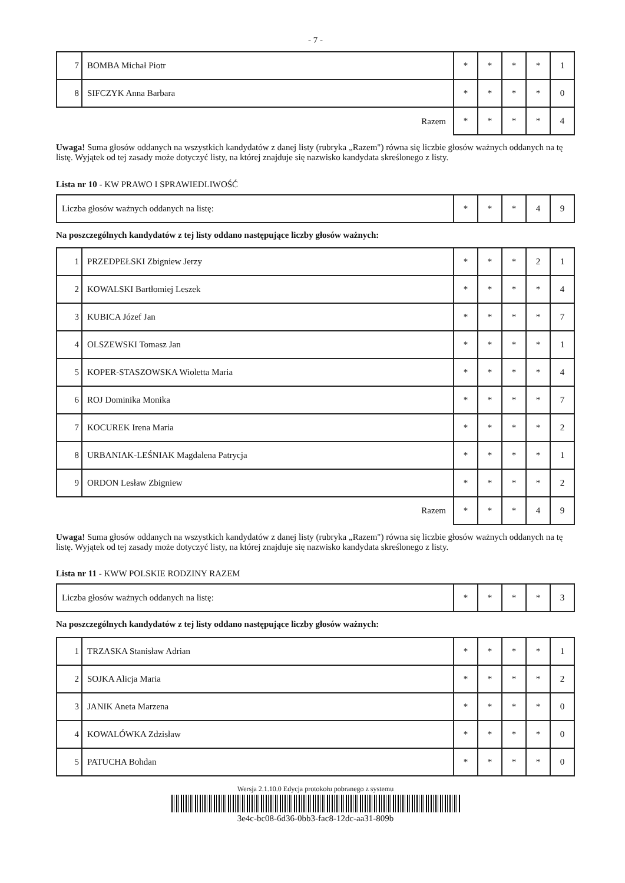- 7 -
| 7 | BOMBA Michał Piotr | * | * | * | * | 1 |
| 8 | SIFCZYK Anna Barbara | * | * | * | * | 0 |
| | Razem | * | * | * | * | 4 |
Uwaga! Suma głosów oddanych na wszystkich kandydatów z danej listy (rubryka „Razem") równa się liczbie głosów ważnych oddanych na tę listę. Wyjątek od tej zasady może dotyczyć listy, na której znajduje się nazwisko kandydata skreślonego z listy.
Lista nr 10 - KW PRAWO I SPRAWIEDLIWOŚĆ
| Liczba głosów ważnych oddanych na listę: | * | * | * | 4 | 9 |
Na poszczególnych kandydatów z tej listy oddano następujące liczby głosów ważnych:
| 1 | PRZEDPEŁSKI Zbigniew Jerzy | * | * | * | 2 | 1 |
| 2 | KOWALSKI Bartłomiej Leszek | * | * | * | * | 4 |
| 3 | KUBICA Józef Jan | * | * | * | * | 7 |
| 4 | OLSZEWSKI Tomasz Jan | * | * | * | * | 1 |
| 5 | KOPER-STASZOWSKA Wioletta Maria | * | * | * | * | 4 |
| 6 | ROJ Dominika Monika | * | * | * | * | 7 |
| 7 | KOCUREK Irena Maria | * | * | * | * | 2 |
| 8 | URBANIAK-LEŚNIAK Magdalena Patrycja | * | * | * | * | 1 |
| 9 | ORDON Lesław Zbigniew | * | * | * | * | 2 |
| | Razem | * | * | * | 4 | 9 |
Uwaga! Suma głosów oddanych na wszystkich kandydatów z danej listy (rubryka „Razem") równa się liczbie głosów ważnych oddanych na tę listę. Wyjątek od tej zasady może dotyczyć listy, na której znajduje się nazwisko kandydata skreślonego z listy.
Lista nr 11 - KWW POLSKIE RODZINY RAZEM
| Liczba głosów ważnych oddanych na listę: | * | * | * | * | 3 |
Na poszczególnych kandydatów z tej listy oddano następujące liczby głosów ważnych:
| 1 | TRZASKA Stanisław Adrian | * | * | * | * | 1 |
| 2 | SOJKA Alicja Maria | * | * | * | * | 2 |
| 3 | JANIK Aneta Marzena | * | * | * | * | 0 |
| 4 | KOWALÓWKA Zdzisław | * | * | * | * | 0 |
| 5 | PATUCHA Bohdan | * | * | * | * | 0 |
Wersja 2.1.10.0 Edycja protokołu pobranego z systemu
3e4c-bc08-6d36-0bb3-fac8-12dc-aa31-809b